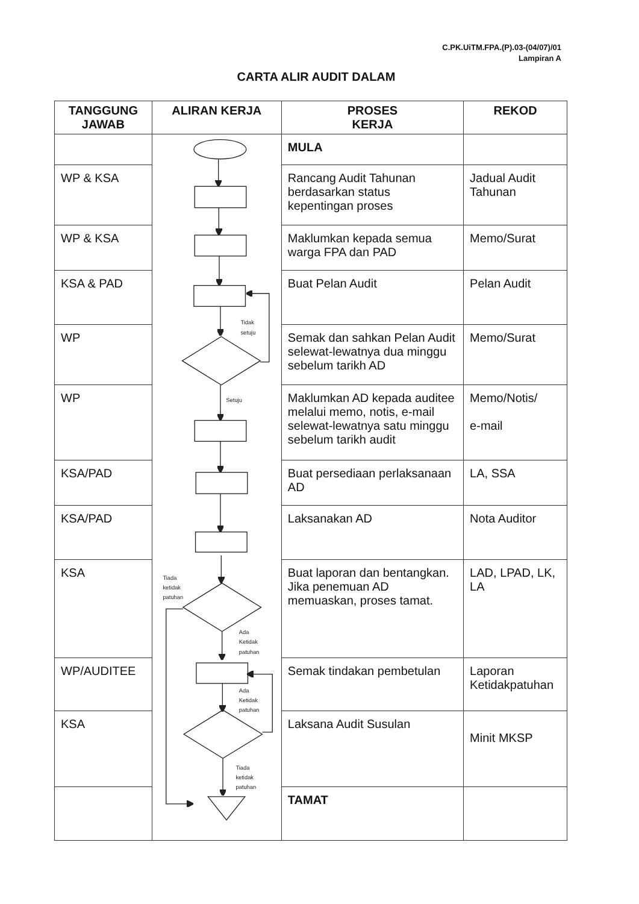C.PK.UiTM.FPA.(P).03-(04/07)/01
Lampiran A
CARTA ALIR AUDIT DALAM
| TANGGUNG JAWAB | ALIRAN KERJA | PROSES KERJA | REKOD |
| --- | --- | --- | --- |
| | Tidak setuju Setuju Tiada ketidak patuhan Ada Ketidak patuhan Ada Ketidak patuhan Tiada ketidak patuhan | MULA | |
| WP & KSA | | Rancang Audit Tahunan berdasarkan status kepentingan proses | Jadual Audit Tahunan |
| WP & KSA | | Maklumkan kepada semua warga FPA dan PAD | Memo/Surat |
| KSA & PAD | | Buat Pelan Audit | Pelan Audit |
| WP | | Semak dan sahkan Pelan Audit selewat-lewatnya dua minggu sebelum tarikh AD | Memo/Surat |
| WP | | Maklumkan AD kepada auditee melalui memo, notis, e-mail selewat-lewatnya satu minggu sebelum tarikh audit | Memo/Notis/ e-mail |
| KSA/PAD | | Buat persediaan perlaksanaan AD | LA, SSA |
| KSA/PAD | | Laksanakan AD | Nota Auditor |
| KSA | | Buat laporan dan bentangkan. Jika penemuan AD memuaskan, proses tamat. | LAD, LPAD, LK, LA |
| WP/AUDITEE | | Semak tindakan pembetulan | Laporan Ketidakpatuhan |
| KSA | | Laksana Audit Susulan | Minit MKSP |
| | | TAMAT | |